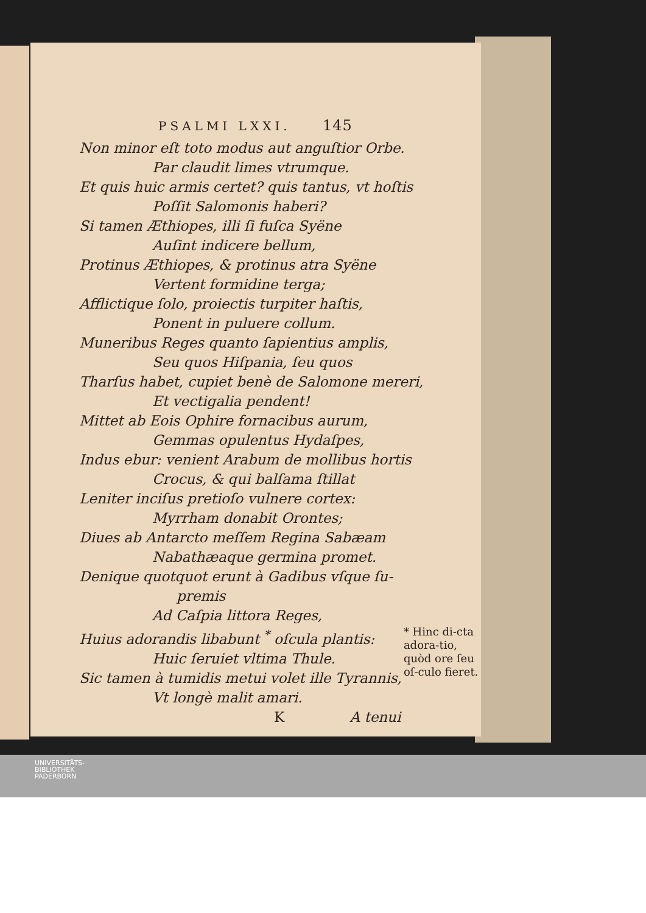PSALMI LXXI. 145
Non minor eſt toto modus aut anguſtior Orbe.
Par claudit limes vtrumque.
Et quis huic armis certet? quis tantus, vt hoſtis
Poſſit Salomonis haberi?
Si tamen Æthiopes, illi ſi fuſca Syëne
Auſint indicere bellum,
Protinus Æthiopes, & protinus atra Syëne
Vertent formidine terga;
Afflictique ſolo, proiectis turpiter haſtis,
Ponent in puluere collum.
Muneribus Reges quanto ſapientius amplis,
Seu quos Hiſpania, ſeu quos
Tharſus habet, cupiet benè de Salomone mereri,
Et vectigalia pendent!
Mittet ab Eois Ophire fornacibus aurum,
Gemmas opulentus Hydaſpes,
Indus ebur: venient Arabum de mollibus hortis
Crocus, & qui balſama ſtillat
Leniter inciſus pretioſo vulnere cortex:
Myrrham donabit Orontes;
Diues ab Antarcto meſſem Regina Sabæam
Nabathæaque germina promet.
Denique quotquot erunt à Gadibus vſque ſu-
premis
Ad Caſpia littora Reges,
Huius adorandis libabunt <sup>*</sup> oſcula plantis:
Huic ſeruiet vltima Thule.
Sic tamen à tumidis metui volet ille Tyrannis,
Vt longè malit amari.
* Hinc di-cta adora-tio, quòd ore ſeu oſ-culo fieret.
K A tenui
UNIVERSITÄTS-
BIBLIOTHEK
PADERBORN